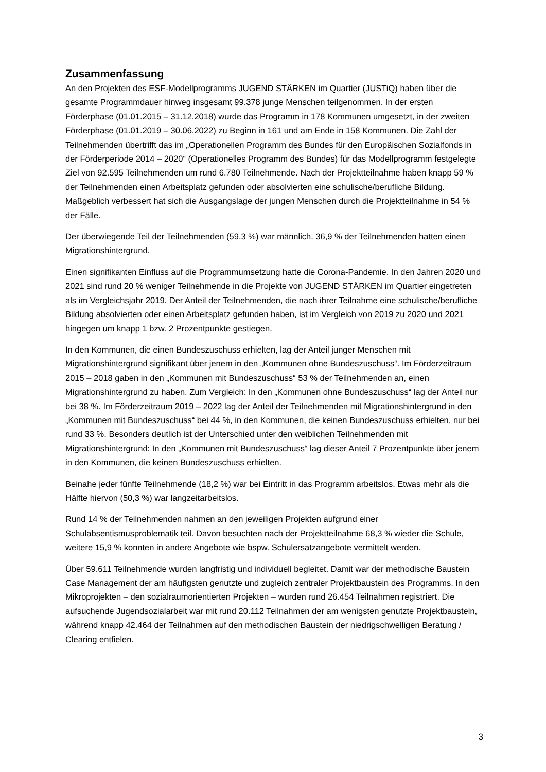Zusammenfassung
An den Projekten des ESF-Modellprogramms JUGEND STÄRKEN im Quartier (JUSTiQ) haben über die gesamte Programmdauer hinweg insgesamt 99.378 junge Menschen teilgenommen. In der ersten Förderphase (01.01.2015 – 31.12.2018) wurde das Programm in 178 Kommunen umgesetzt, in der zweiten Förderphase (01.01.2019 – 30.06.2022) zu Beginn in 161 und am Ende in 158 Kommunen. Die Zahl der Teilnehmenden übertrifft das im „Operationellen Programm des Bundes für den Europäischen Sozialfonds in der Förderperiode 2014 – 2020“ (Operationelles Programm des Bundes) für das Modellprogramm festgelegte Ziel von 92.595 Teilnehmenden um rund 6.780 Teilnehmende. Nach der Projektteilnahme haben knapp 59 % der Teilnehmenden einen Arbeitsplatz gefunden oder absolvierten eine schulische/berufliche Bildung. Maßgeblich verbessert hat sich die Ausgangslage der jungen Menschen durch die Projektteilnahme in 54 % der Fälle.
Der überwiegende Teil der Teilnehmenden (59,3 %) war männlich. 36,9 % der Teilnehmenden hatten einen Migrationshintergrund.
Einen signifikanten Einfluss auf die Programmumsetzung hatte die Corona-Pandemie. In den Jahren 2020 und 2021 sind rund 20 % weniger Teilnehmende in die Projekte von JUGEND STÄRKEN im Quartier eingetreten als im Vergleichsjahr 2019. Der Anteil der Teilnehmenden, die nach ihrer Teilnahme eine schulische/berufliche Bildung absolvierten oder einen Arbeitsplatz gefunden haben, ist im Vergleich von 2019 zu 2020 und 2021 hingegen um knapp 1 bzw. 2 Prozentpunkte gestiegen.
In den Kommunen, die einen Bundeszuschuss erhielten, lag der Anteil junger Menschen mit Migrationshintergrund signifikant über jenem in den „Kommunen ohne Bundeszuschuss“. Im Förderzeitraum 2015 – 2018 gaben in den „Kommunen mit Bundeszuschuss“ 53 % der Teilnehmenden an, einen Migrationshintergrund zu haben. Zum Vergleich: In den „Kommunen ohne Bundeszuschuss“ lag der Anteil nur bei 38 %. Im Förderzeitraum 2019 – 2022 lag der Anteil der Teilnehmenden mit Migrationshintergrund in den „Kommunen mit Bundeszuschuss“ bei 44 %, in den Kommunen, die keinen Bundeszuschuss erhielten, nur bei rund 33 %. Besonders deutlich ist der Unterschied unter den weiblichen Teilnehmenden mit Migrationshintergrund: In den „Kommunen mit Bundeszuschuss“ lag dieser Anteil 7 Prozentpunkte über jenem in den Kommunen, die keinen Bundeszuschuss erhielten.
Beinahe jeder fünfte Teilnehmende (18,2 %) war bei Eintritt in das Programm arbeitslos. Etwas mehr als die Hälfte hiervon (50,3 %) war langzeitarbeitslos.
Rund 14 % der Teilnehmenden nahmen an den jeweiligen Projekten aufgrund einer Schulabsentismusproblematik teil. Davon besuchten nach der Projektteilnahme 68,3 % wieder die Schule, weitere 15,9 % konnten in andere Angebote wie bspw. Schulersatzangebote vermittelt werden.
Über 59.611 Teilnehmende wurden langfristig und individuell begleitet. Damit war der methodische Baustein Case Management der am häufigsten genutzte und zugleich zentraler Projektbaustein des Programms. In den Mikroprojekten – den sozialraumorientierten Projekten – wurden rund 26.454 Teilnahmen registriert. Die aufsuchende Jugendsozialarbeit war mit rund 20.112 Teilnahmen der am wenigsten genutzte Projektbaustein, während knapp 42.464 der Teilnahmen auf den methodischen Baustein der niedrigschwelligen Beratung / Clearing entfielen.
3